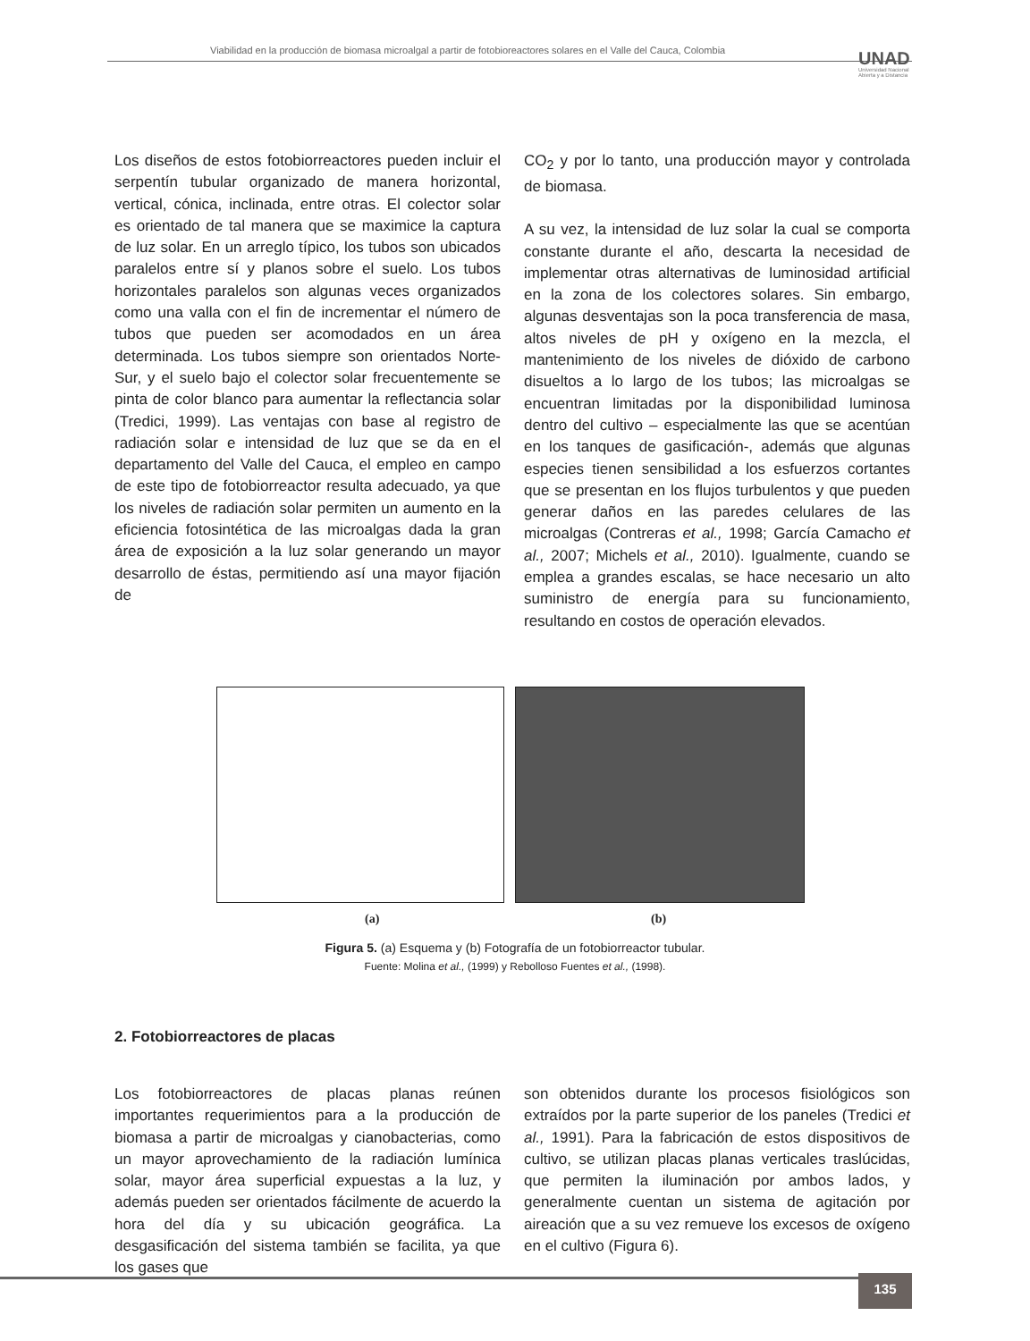Viabilidad en la producción de biomasa microalgal a partir de fotobioreactores solares en el Valle del Cauca, Colombia
UNAD
Universidad Nacional
Abierta y a Distancia
Los diseños de estos fotobiorreactores pueden incluir el serpentín tubular organizado de manera horizontal, vertical, cónica, inclinada, entre otras. El colector solar es orientado de tal manera que se maximice la captura de luz solar. En un arreglo típico, los tubos son ubicados paralelos entre sí y planos sobre el suelo. Los tubos horizontales paralelos son algunas veces organizados como una valla con el fin de incrementar el número de tubos que pueden ser acomodados en un área determinada. Los tubos siempre son orientados Norte-Sur, y el suelo bajo el colector solar frecuentemente se pinta de color blanco para aumentar la reflectancia solar (Tredici, 1999). Las ventajas con base al registro de radiación solar e intensidad de luz que se da en el departamento del Valle del Cauca, el empleo en campo de este tipo de fotobiorreactor resulta adecuado, ya que los niveles de radiación solar permiten un aumento en la eficiencia fotosintética de las microalgas dada la gran área de exposición a la luz solar generando un mayor desarrollo de éstas, permitiendo así una mayor fijación de
CO<sub>2</sub> y por lo tanto, una producción mayor y controlada de biomasa.
A su vez, la intensidad de luz solar la cual se comporta constante durante el año, descarta la necesidad de implementar otras alternativas de luminosidad artificial en la zona de los colectores solares. Sin embargo, algunas desventajas son la poca transferencia de masa, altos niveles de pH y oxígeno en la mezcla, el mantenimiento de los niveles de dióxido de carbono disueltos a lo largo de los tubos; las microalgas se encuentran limitadas por la disponibilidad luminosa dentro del cultivo – especialmente las que se acentúan en los tanques de gasificación-, además que algunas especies tienen sensibilidad a los esfuerzos cortantes que se presentan en los flujos turbulentos y que pueden generar daños en las paredes celulares de las microalgas (Contreras et al., 1998; García Camacho et al., 2007; Michels et al., 2010). Igualmente, cuando se emplea a grandes escalas, se hace necesario un alto suministro de energía para su funcionamiento, resultando en costos de operación elevados.
(a) (b)
Figura 5. (a) Esquema y (b) Fotografía de un fotobiorreactor tubular.
Fuente: Molina et al., (1999) y Rebolloso Fuentes et al., (1998).
2. Fotobiorreactores de placas
Los fotobiorreactores de placas planas reúnen importantes requerimientos para a la producción de biomasa a partir de microalgas y cianobacterias, como un mayor aprovechamiento de la radiación lumínica solar, mayor área superficial expuestas a la luz, y además pueden ser orientados fácilmente de acuerdo la hora del día y su ubicación geográfica. La desgasificación del sistema también se facilita, ya que los gases que
son obtenidos durante los procesos fisiológicos son extraídos por la parte superior de los paneles (Tredici et al., 1991). Para la fabricación de estos dispositivos de cultivo, se utilizan placas planas verticales traslúcidas, que permiten la iluminación por ambos lados, y generalmente cuentan un sistema de agitación por aireación que a su vez remueve los excesos de oxígeno en el cultivo (Figura 6).
135